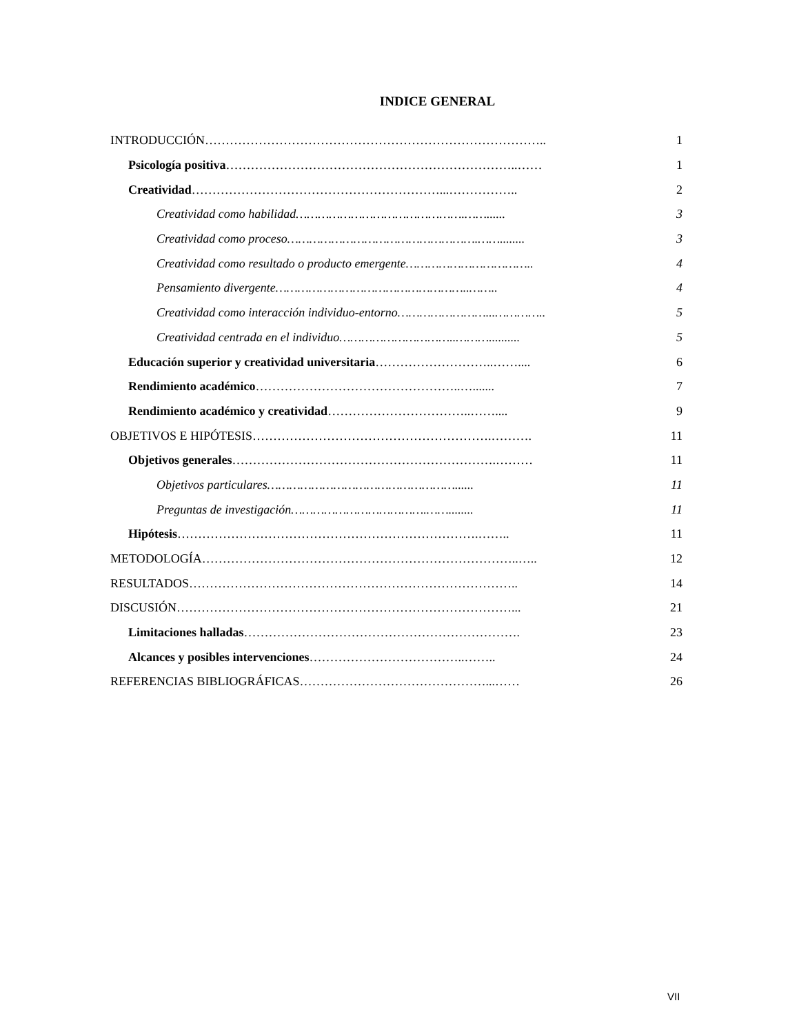INDICE GENERAL
INTRODUCCIÓN……………………………………………………………………….. 1
Psicología positiva……………………………………………………………..…… 1
Creatividad……………………………………………………...…………….. 2
Creatividad como habilidad……………………………………….……...... 3
Creatividad como proceso…………………………………………….……........ 3
Creatividad como resultado o producto emergente…………………………….. 4
Pensamiento divergente……………………………………………..…….. 4
Creatividad como interacción individuo-entorno……………………...………….. 5
Creatividad centrada en el individuo…………………………..……….......... 5
Educación superior y creatividad universitaria………………………..…….... 6
Rendimiento académico…………………………………………..…....... 7
Rendimiento académico y creatividad……………………………..…….... 9
OBJETIVOS E HIPÓTESIS………………………………………………….………. 11
Objetivos generales……………………………………………………….……… 11
Objetivos particulares……………………………………………...... 11
Preguntas de investigación……………………………….……........ 11
Hipótesis……………………………………………………………….…….. 11
METODOLOGÍA…………………………………………………………………..….. 12
RESULTADOS…………………………………………………………………….. 14
DISCUSIÓN………………………………………………………………………... 21
Limitaciones halladas…………………………………………………………. 23
Alcances y posibles intervenciones………………………………..…….. 24
REFERENCIAS BIBLIOGRÁFICAS………………………………………...…… 26
VII